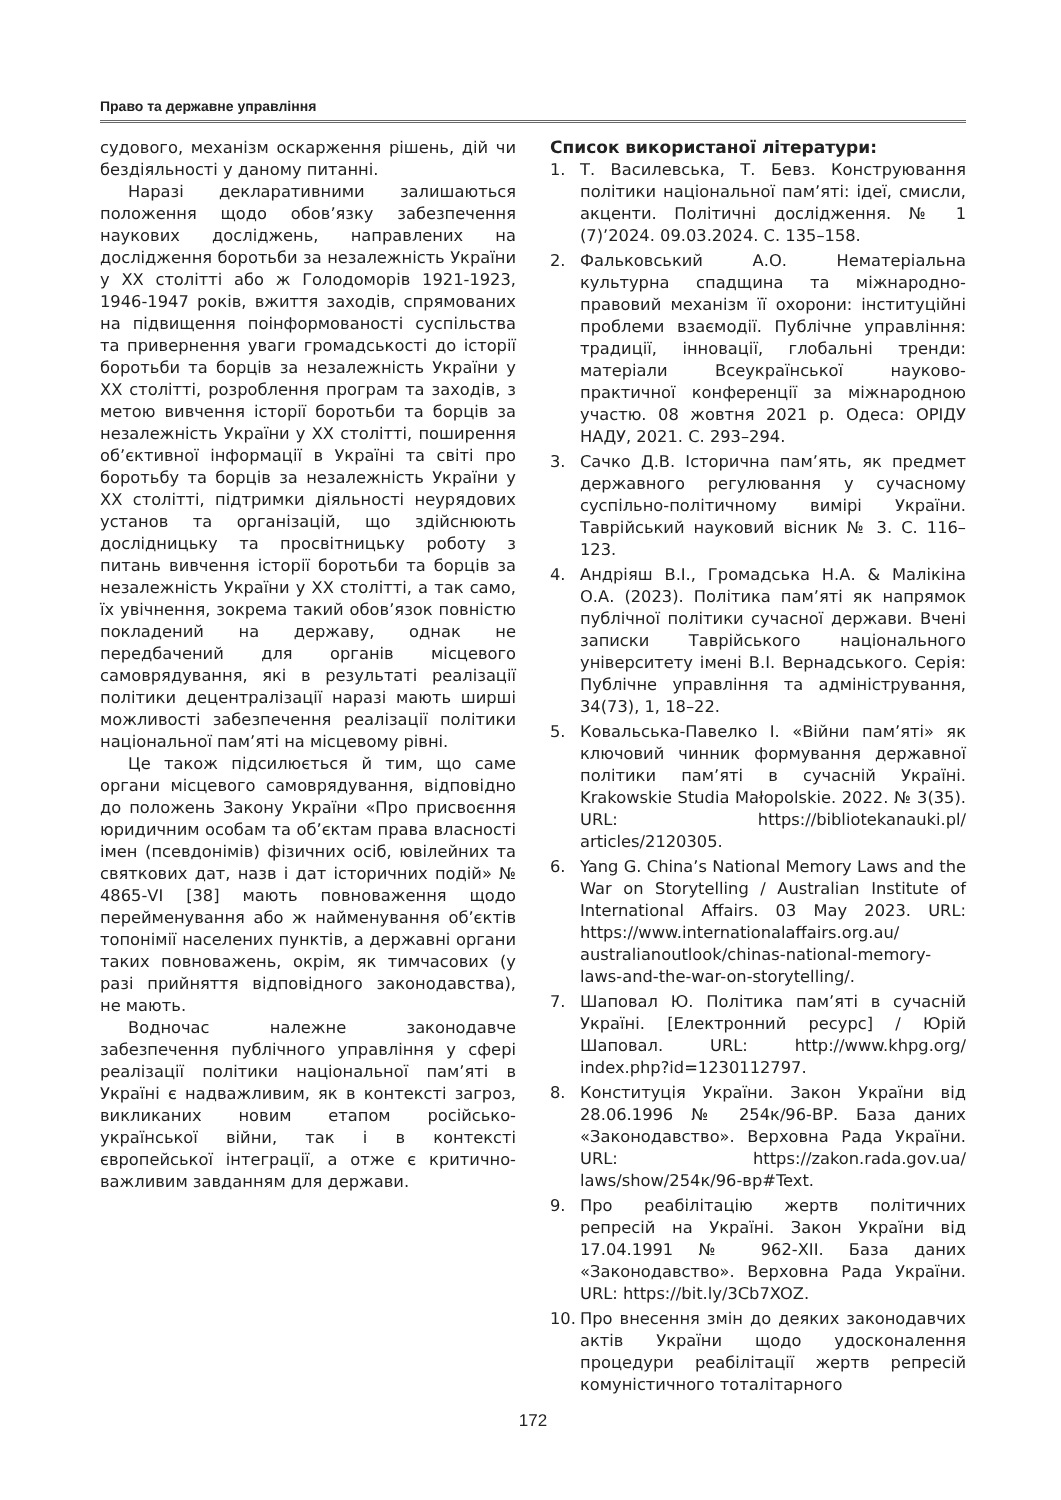Право та державне управління
судового, механізм оскарження рішень, дій чи бездіяльності у даному питанні.
Наразі декларативними залишаються положення щодо обов’язку забезпечення наукових досліджень, направлених на дослідження боротьби за незалежність України у ХХ столітті або ж Голодоморів 1921-1923, 1946-1947 років, вжиття заходів, спрямованих на підвищення поінформованості суспільства та привернення уваги громадськості до історії боротьби та борців за незалежність України у ХХ столітті, розроблення програм та заходів, з метою вивчення історії боротьби та борців за незалежність України у ХХ столітті, поширення об’єктивної інформації в Україні та світі про боротьбу та борців за незалежність України у ХХ столітті, підтримки діяльності неурядових установ та організацій, що здійснюють дослідницьку та просвітницьку роботу з питань вивчення історії боротьби та борців за незалежність України у ХХ столітті, а так само, їх увічнення, зокрема такий обов’язок повністю покладений на державу, однак не передбачений для органів місцевого самоврядування, які в результаті реалізації політики децентралізації наразі мають ширші можливості забезпечення реалізації політики національної пам’яті на місцевому рівні.
Це також підсилюється й тим, що саме органи місцевого самоврядування, відповідно до положень Закону України «Про присвоєння юридичним особам та об’єктам права власності імен (псевдонімів) фізичних осіб, ювілейних та святкових дат, назв і дат історичних подій» № 4865-VI [38] мають повноваження щодо перейменування або ж найменування об’єктів топонімії населених пунктів, а державні органи таких повноважень, окрім, як тимчасових (у разі прийняття відповідного законодавства), не мають.
Водночас належне законодавче забезпечення публічного управління у сфері реалізації політики національної пам’яті в Україні є надважливим, як в контексті загроз, викликаних новим етапом російсько-української війни, так і в контексті європейської інтеграції, а отже є критично-важливим завданням для держави.
Список використаної літератури:
1. Т. Василевська, Т. Бевз. Конструювання політики національної пам’яті: ідеї, смисли, акценти. Політичні дослідження. № 1 (7)’2024. 09.03.2024. С. 135–158.
2. Фальковський А.О. Нематеріальна культурна спадщина та міжнародно-правовий механізм її охорони: інституційні проблеми взаємодії. Публічне управління: традиції, інновації, глобальні тренди: матеріали Всеукраїнської науково-практичної конференції за міжнародною участю. 08 жовтня 2021 р. Одеса: ОРІДУ НАДУ, 2021. С. 293–294.
3. Сачко Д.В. Історична пам’ять, як предмет державного регулювання у сучасному суспільно-політичному вимірі України. Таврійський науковий вісник № 3. С. 116–123.
4. Андріяш В.І., Громадська Н.А. & Малікіна О.А. (2023). Політика пам’яті як напрямок публічної політики сучасної держави. Вчені записки Таврійського національного університету імені В.І. Вернадського. Серія: Публічне управління та адміністрування, 34(73), 1, 18–22.
5. Ковальська-Павелко І. «Війни пам’яті» як ключовий чинник формування державної політики пам’яті в сучасній Україні. Krakowskie Studia Małopolskie. 2022. № 3(35). URL: https://bibliotekanauki.pl/ articles/2120305.
6. Yang G. China’s National Memory Laws and the War on Storytelling / Australian Institute of International Affairs. 03 May 2023. URL: https://www.internationalaffairs.org.au/ australianoutlook/chinas-national-memory-laws-and-the-war-on-storytelling/.
7. Шаповал Ю. Політика пам’яті в сучасній Україні. [Електронний ресурс] / Юрій Шаповал. URL: http://www.khpg.org/ index.php?id=1230112797.
8. Конституція України. Закон України від 28.06.1996 № 254к/96-ВР. База даних «Законодавство». Верховна Рада України. URL: https://zakon.rada.gov.ua/ laws/show/254к/96-вр#Text.
9. Про реабілітацію жертв політичних репресій на Україні. Закон України від 17.04.1991 № 962-XII. База даних «Законодавство». Верховна Рада України. URL: https://bit.ly/3Cb7XOZ.
10. Про внесення змін до деяких законодавчих актів України щодо удосконалення процедури реабілітації жертв репресій комуністичного тоталітарного
172